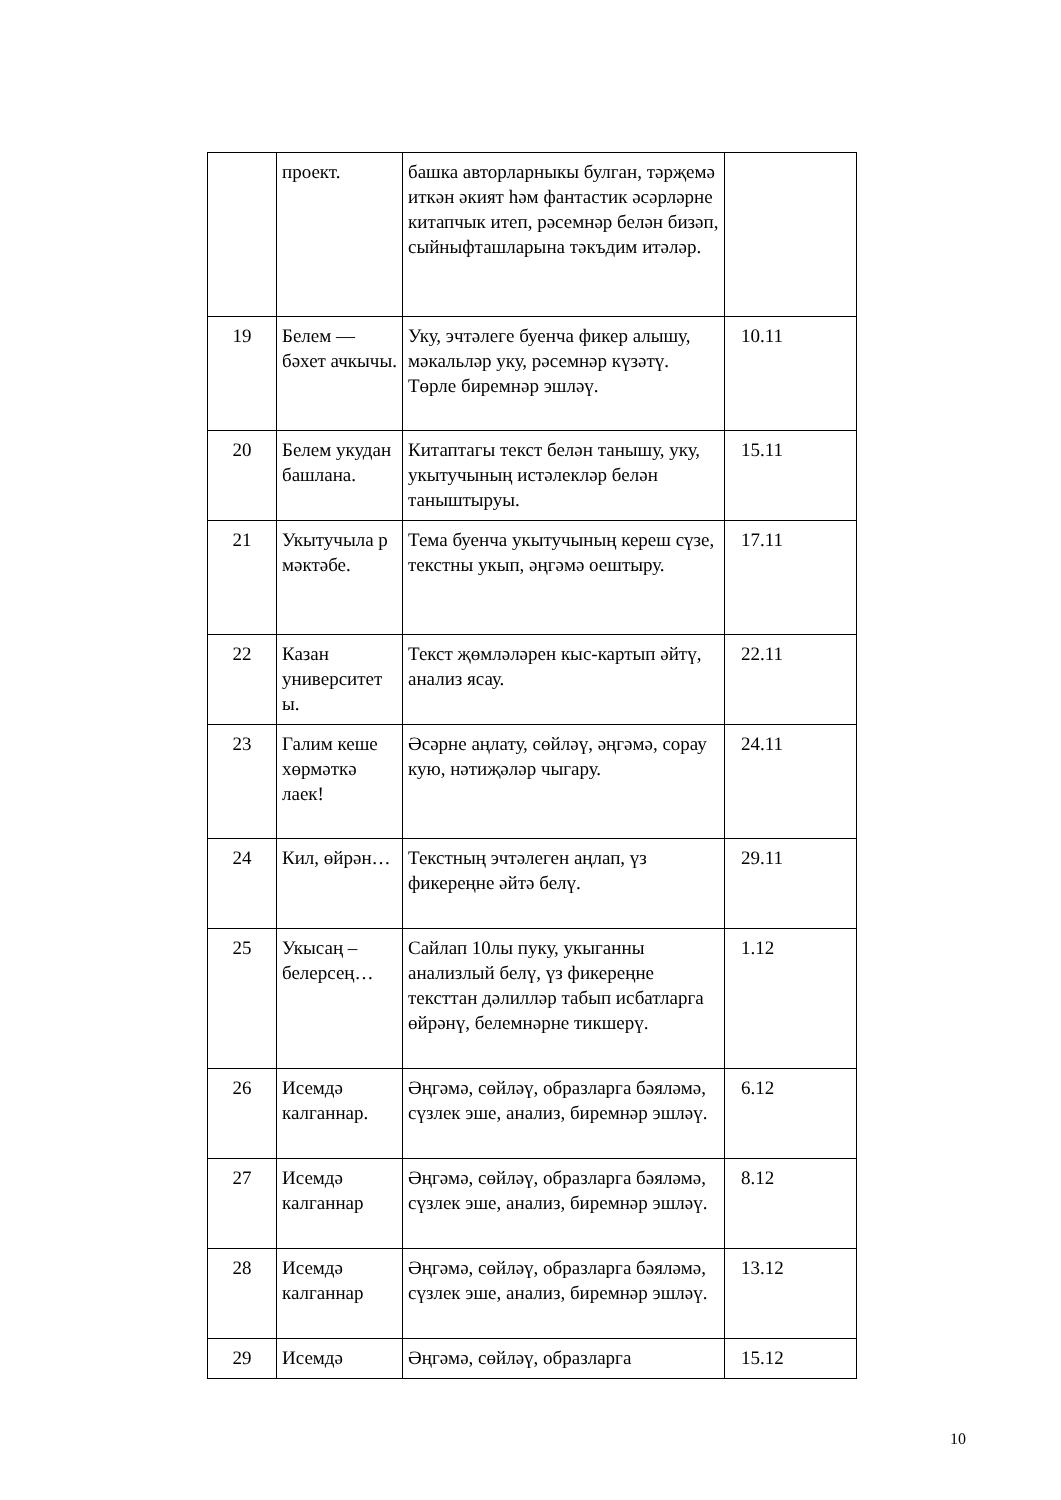| | проект. | башка авторларныкы булган, тәрҗемә иткән әкият һәм фантастик әсәрләрне китапчык итеп, рәсемнәр белән бизәп, сыйныфташларына тәкъдим итәләр. | |
| 19 | Белем — бәхет ачкычы. | Уку, эчтәлегe буенча фикер алышу, мәкальләр уку, рәсемнәр күзәтү. Төрле биремнәр эшләү. | 10.11 |
| 20 | Белем укудан башлана. | Китаптагы текст белән танышу, уку, укытучының истәлекләр белән таныштыруы. | 15.11 |
| 21 | Укытучыла р мәктәбе. | Тема буенча укытучының кереш сүзе, текстны укып, әңгәмә оештыру. | 17.11 |
| 22 | Казан университет ы. | Текст җөмләләрен кыс-картып әйтү, анализ ясау. | 22.11 |
| 23 | Галим кеше хөрмәткә лаек! | Әсәрне аңлату, сөйләү, әңгәмә, сорау кую, нәтиҗәләр чыгару. | 24.11 |
| 24 | Кил, өйрән… | Текстның эчтәлеген аңлап, үз фикереңне әйтә белү. | 29.11 |
| 25 | Укысаң – белерсең… | Сайлап 10лы пуку, укыганны анализлый белү, үз фикереңне тексттан дәлилләр табып исбатларга өйрәнү, белемнәрне тикшерү. | 1.12 |
| 26 | Исемдә калганнар. | Әңгәмә, сөйләү, образларга бәяләмә, сүзлек эше, анализ, биремнәр эшләү. | 6.12 |
| 27 | Исемдә калганнар | Әңгәмә, сөйләү, образларга бәяләмә, сүзлек эше, анализ, биремнәр эшләү. | 8.12 |
| 28 | Исемдә калганнар | Әңгәмә, сөйләү, образларга бәяләмә, сүзлек эше, анализ, биремнәр эшләү. | 13.12 |
| 29 | Исемдә | Әңгәмә, сөйләү, образларга | 15.12 |
10